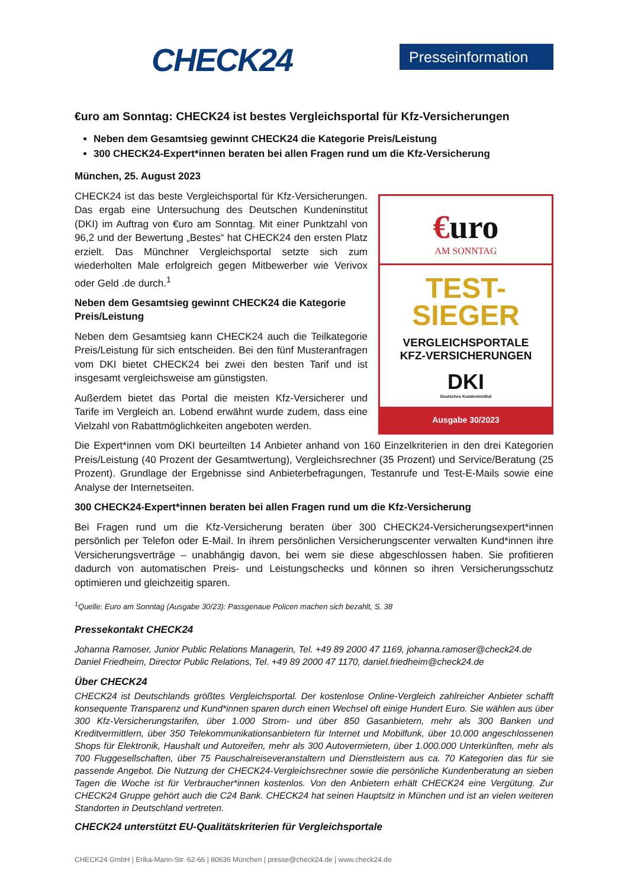CHECK24 Presseinformation
€uro am Sonntag: CHECK24 ist bestes Vergleichsportal für Kfz-Versicherungen
Neben dem Gesamtsieg gewinnt CHECK24 die Kategorie Preis/Leistung
300 CHECK24-Expert*innen beraten bei allen Fragen rund um die Kfz-Versicherung
München, 25. August 2023
€uro
AM SONNTAG
TEST-
SIEGER
VERGLEICHSPORTALE
KFZ-VERSICHERUNGEN
DKI
Deutsches Kundeninstitut
Ausgabe 30/2023
CHECK24 ist das beste Vergleichsportal für Kfz-Versicherungen. Das ergab eine Untersuchung des Deutschen Kundeninstitut (DKI) im Auftrag von €uro am Sonntag. Mit einer Punktzahl von 96,2 und der Bewertung „Bestes“ hat CHECK24 den ersten Platz erzielt. Das Münchner Vergleichsportal setzte sich zum wiederholten Male erfolgreich gegen Mitbewerber wie Verivox oder Geld .de durch.<sup>1</sup>
Neben dem Gesamtsieg gewinnt CHECK24 die Kategorie Preis/Leistung
Neben dem Gesamtsieg kann CHECK24 auch die Teilkategorie Preis/Leistung für sich entscheiden. Bei den fünf Musteranfragen vom DKI bietet CHECK24 bei zwei den besten Tarif und ist insgesamt vergleichsweise am günstigsten.
Außerdem bietet das Portal die meisten Kfz-Versicherer und Tarife im Vergleich an. Lobend erwähnt wurde zudem, dass eine Vielzahl von Rabattmöglichkeiten angeboten werden.
Die Expert*innen vom DKI beurteilten 14 Anbieter anhand von 160 Einzelkriterien in den drei Kategorien Preis/Leistung (40 Prozent der Gesamtwertung), Vergleichsrechner (35 Prozent) und Service/Beratung (25 Prozent). Grundlage der Ergebnisse sind Anbieterbefragungen, Testanrufe und Test-E-Mails sowie eine Analyse der Internetseiten.
300 CHECK24-Expert*innen beraten bei allen Fragen rund um die Kfz-Versicherung
Bei Fragen rund um die Kfz-Versicherung beraten über 300 CHECK24-Versicherungsexpert*innen persönlich per Telefon oder E-Mail. In ihrem persönlichen Versicherungscenter verwalten Kund*innen ihre Versicherungsverträge – unabhängig davon, bei wem sie diese abgeschlossen haben. Sie profitieren dadurch von automatischen Preis- und Leistungschecks und können so ihren Versicherungsschutz optimieren und gleichzeitig sparen.
<sup>1</sup> Quelle: Euro am Sonntag (Ausgabe 30/23): Passgenaue Policen machen sich bezahlt, S. 38
Pressekontakt CHECK24
Johanna Ramoser, Junior Public Relations Managerin, Tel. +49 89 2000 47 1169, johanna.ramoser@check24.de
Daniel Friedheim, Director Public Relations, Tel. +49 89 2000 47 1170, daniel.friedheim@check24.de
Über CHECK24
CHECK24 ist Deutschlands größtes Vergleichsportal. Der kostenlose Online-Vergleich zahlreicher Anbieter schafft konsequente Transparenz und Kund*innen sparen durch einen Wechsel oft einige Hundert Euro. Sie wählen aus über 300 Kfz-Versicherungstarifen, über 1.000 Strom- und über 850 Gasanbietern, mehr als 300 Banken und Kreditvermittlern, über 350 Telekommunikationsanbietern für Internet und Mobilfunk, über 10.000 angeschlossenen Shops für Elektronik, Haushalt und Autoreifen, mehr als 300 Autovermietern, über 1.000.000 Unterkünften, mehr als 700 Fluggesellschaften, über 75 Pauschalreiseveranstaltern und Dienstleistern aus ca. 70 Kategorien das für sie passende Angebot. Die Nutzung der CHECK24-Vergleichsrechner sowie die persönliche Kundenberatung an sieben Tagen die Woche ist für Verbraucher*innen kostenlos. Von den Anbietern erhält CHECK24 eine Vergütung. Zur CHECK24 Gruppe gehört auch die C24 Bank. CHECK24 hat seinen Hauptsitz in München und ist an vielen weiteren Standorten in Deutschland vertreten.
CHECK24 unterstützt EU-Qualitätskriterien für Vergleichsportale
CHECK24 GmbH | Erika-Mann-Str. 62-66 | 80636 München | presse@check24.de | www.check24.de